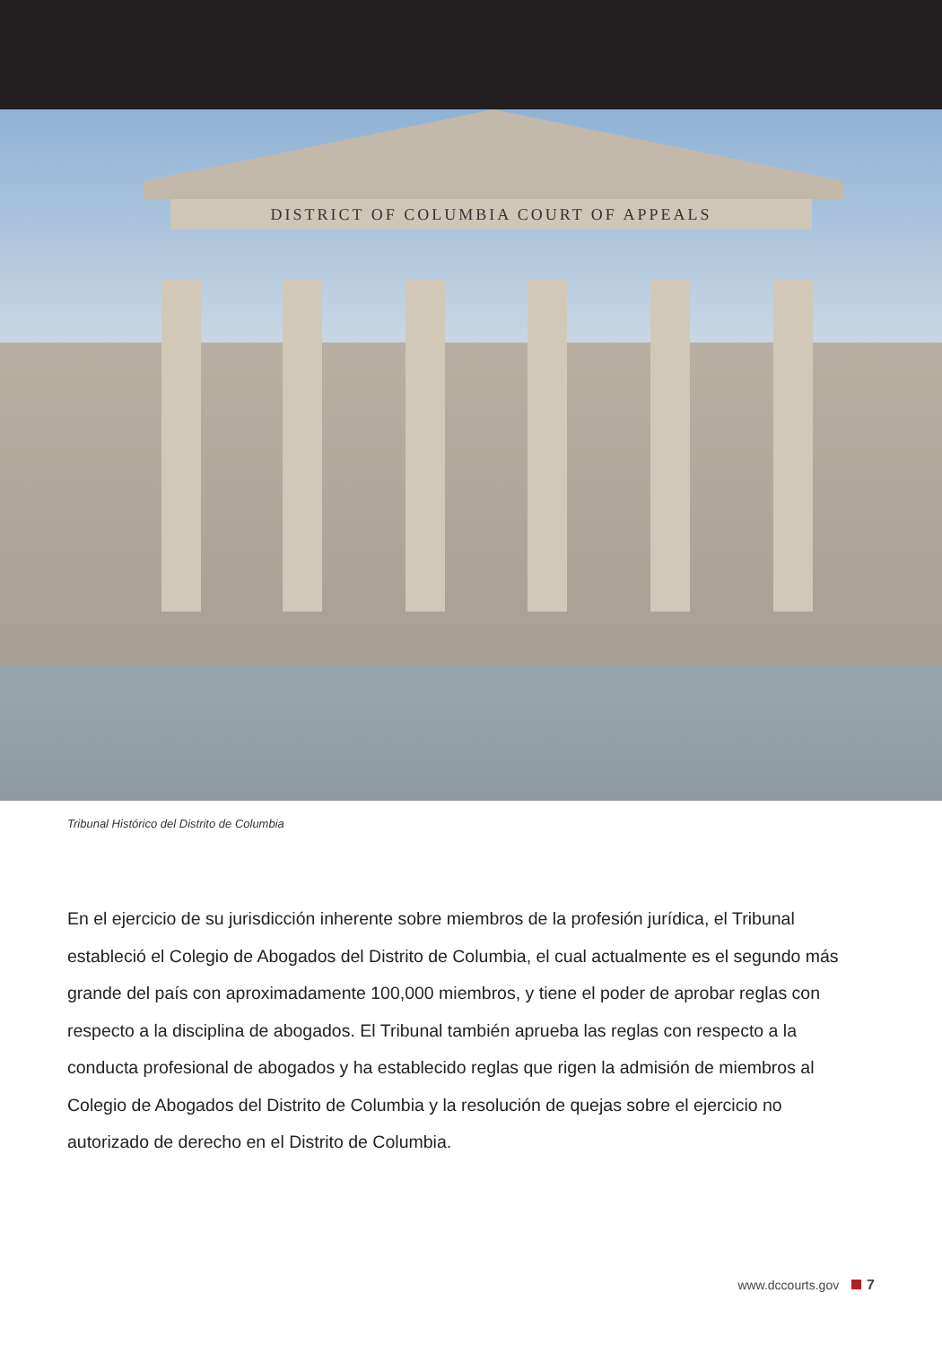DISTRICT OF COLUMBIA COURT OF APPEALS
Tribunal Histórico del Distrito de Columbia
En el ejercicio de su jurisdicción inherente sobre miembros de la profesión jurídica, el Tribunal estableció el Colegio de Abogados del Distrito de Columbia, el cual actualmente es el segundo más grande del país con aproximadamente 100,000 miembros, y tiene el poder de aprobar reglas con respecto a la disciplina de abogados. El Tribunal también aprueba las reglas con respecto a la conducta profesional de abogados y ha establecido reglas que rigen la admisión de miembros al Colegio de Abogados del Distrito de Columbia y la resolución de quejas sobre el ejercicio no autorizado de derecho en el Distrito de Columbia.
www.dccourts.gov 7